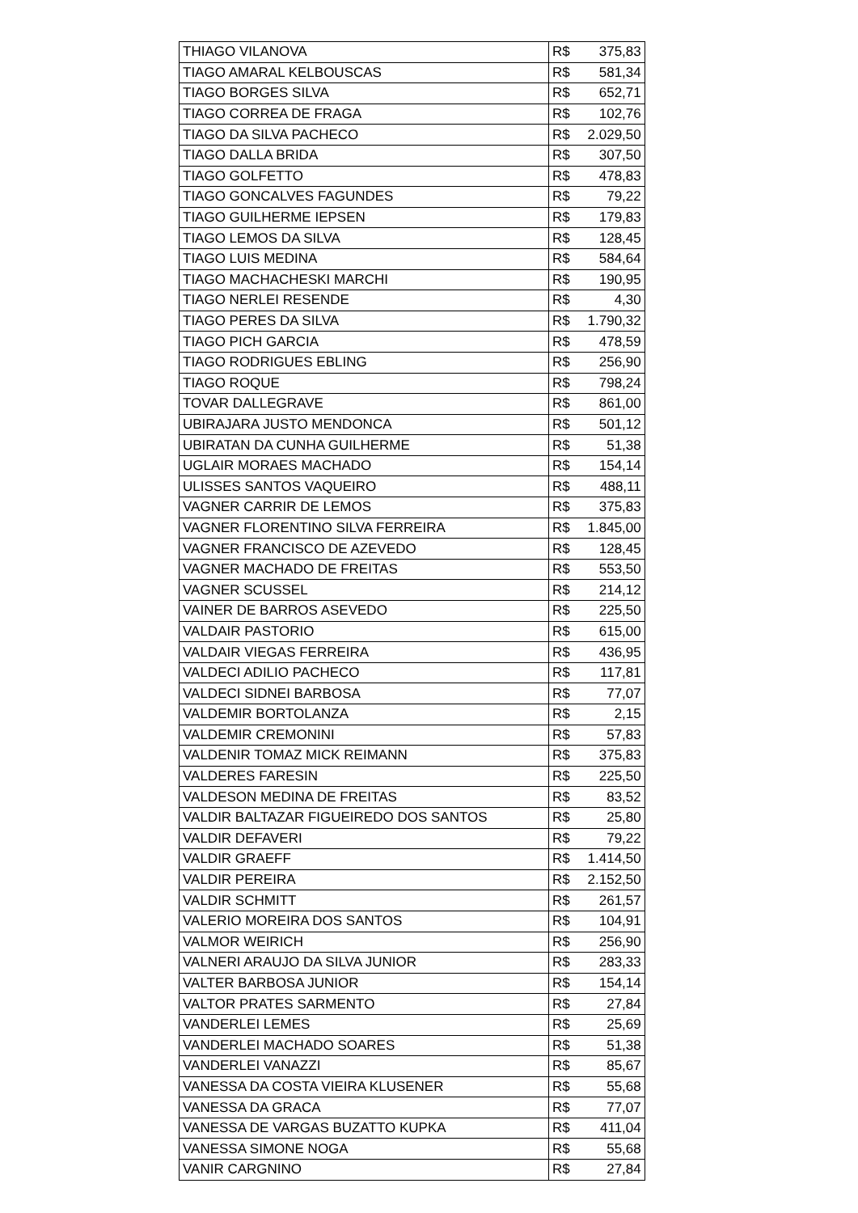| THIAGO VILANOVA | R$ | 375,83 |
| TIAGO AMARAL KELBOUSCAS | R$ | 581,34 |
| TIAGO BORGES SILVA | R$ | 652,71 |
| TIAGO CORREA DE FRAGA | R$ | 102,76 |
| TIAGO DA SILVA PACHECO | R$ | 2.029,50 |
| TIAGO DALLA BRIDA | R$ | 307,50 |
| TIAGO GOLFETTO | R$ | 478,83 |
| TIAGO GONCALVES FAGUNDES | R$ | 79,22 |
| TIAGO GUILHERME IEPSEN | R$ | 179,83 |
| TIAGO LEMOS DA SILVA | R$ | 128,45 |
| TIAGO LUIS MEDINA | R$ | 584,64 |
| TIAGO MACHACHESKI MARCHI | R$ | 190,95 |
| TIAGO NERLEI RESENDE | R$ | 4,30 |
| TIAGO PERES DA SILVA | R$ | 1.790,32 |
| TIAGO PICH GARCIA | R$ | 478,59 |
| TIAGO RODRIGUES EBLING | R$ | 256,90 |
| TIAGO ROQUE | R$ | 798,24 |
| TOVAR DALLEGRAVE | R$ | 861,00 |
| UBIRAJARA JUSTO MENDONCA | R$ | 501,12 |
| UBIRATAN DA CUNHA GUILHERME | R$ | 51,38 |
| UGLAIR MORAES MACHADO | R$ | 154,14 |
| ULISSES SANTOS VAQUEIRO | R$ | 488,11 |
| VAGNER CARRIR DE LEMOS | R$ | 375,83 |
| VAGNER FLORENTINO SILVA FERREIRA | R$ | 1.845,00 |
| VAGNER FRANCISCO DE AZEVEDO | R$ | 128,45 |
| VAGNER MACHADO DE FREITAS | R$ | 553,50 |
| VAGNER SCUSSEL | R$ | 214,12 |
| VAINER DE BARROS ASEVEDO | R$ | 225,50 |
| VALDAIR PASTORIO | R$ | 615,00 |
| VALDAIR VIEGAS FERREIRA | R$ | 436,95 |
| VALDECI ADILIO PACHECO | R$ | 117,81 |
| VALDECI SIDNEI BARBOSA | R$ | 77,07 |
| VALDEMIR BORTOLANZA | R$ | 2,15 |
| VALDEMIR CREMONINI | R$ | 57,83 |
| VALDENIR TOMAZ MICK REIMANN | R$ | 375,83 |
| VALDERES FARESIN | R$ | 225,50 |
| VALDESON MEDINA DE FREITAS | R$ | 83,52 |
| VALDIR BALTAZAR FIGUEIREDO DOS SANTOS | R$ | 25,80 |
| VALDIR DEFAVERI | R$ | 79,22 |
| VALDIR GRAEFF | R$ | 1.414,50 |
| VALDIR PEREIRA | R$ | 2.152,50 |
| VALDIR SCHMITT | R$ | 261,57 |
| VALERIO MOREIRA DOS SANTOS | R$ | 104,91 |
| VALMOR WEIRICH | R$ | 256,90 |
| VALNERI ARAUJO DA SILVA JUNIOR | R$ | 283,33 |
| VALTER BARBOSA JUNIOR | R$ | 154,14 |
| VALTOR PRATES SARMENTO | R$ | 27,84 |
| VANDERLEI LEMES | R$ | 25,69 |
| VANDERLEI MACHADO SOARES | R$ | 51,38 |
| VANDERLEI VANAZZI | R$ | 85,67 |
| VANESSA DA COSTA VIEIRA KLUSENER | R$ | 55,68 |
| VANESSA DA GRACA | R$ | 77,07 |
| VANESSA DE VARGAS BUZATTO KUPKA | R$ | 411,04 |
| VANESSA SIMONE NOGA | R$ | 55,68 |
| VANIR CARGNINO | R$ | 27,84 |